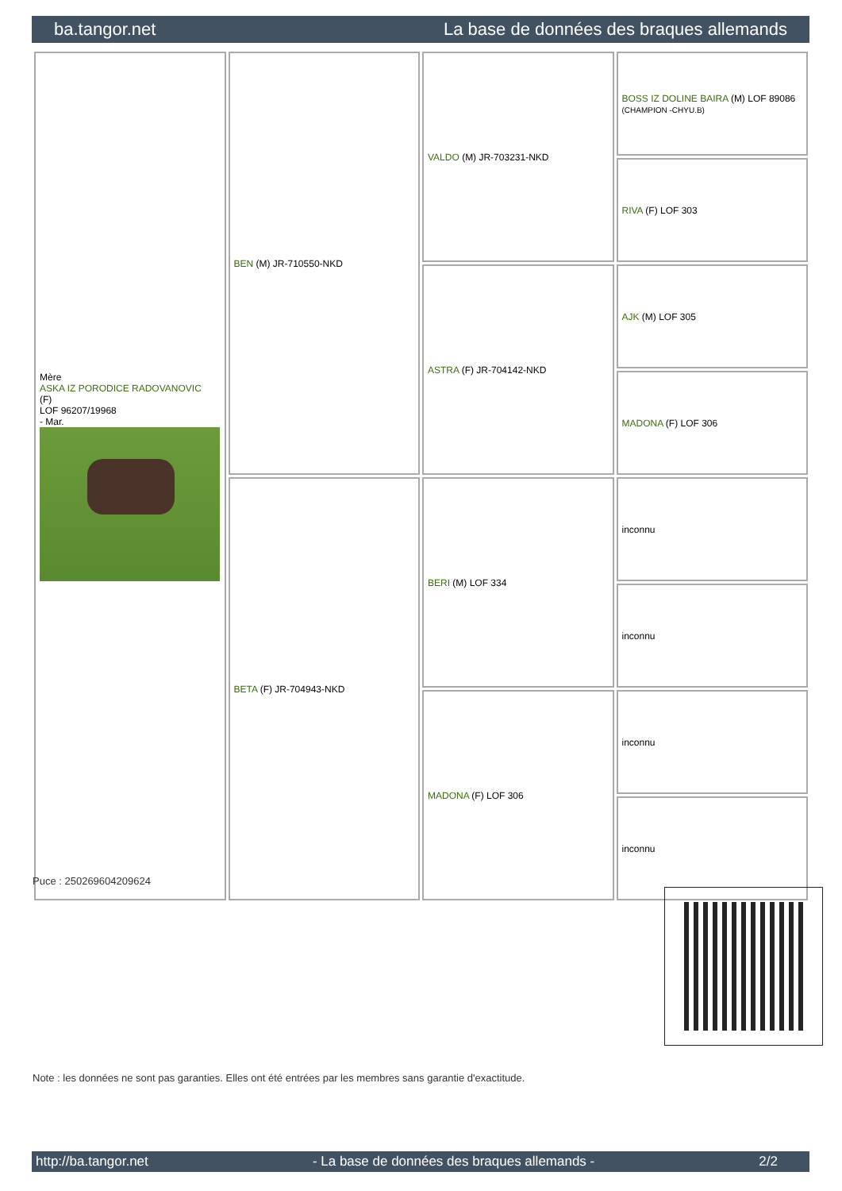ba.tangor.net La base de données des braques allemands
| Mère ASKA IZ PORODICE RADOVANOVIC (F) LOF 96207/19968 - Mar. | BEN (M) JR-710550-NKD | VALDO (M) JR-703231-NKD | BOSS IZ DOLINE BAIRA (M) LOF 89086 (CHAMPION -CHYU.B) |
| | | | RIVA (F) LOF 303 |
| | | ASTRA (F) JR-704142-NKD | AJK (M) LOF 305 |
| | | | MADONA (F) LOF 306 |
| | BETA (F) JR-704943-NKD | BERI (M) LOF 334 | inconnu |
| | | | inconnu |
| | | MADONA (F) LOF 306 | inconnu |
| | | | inconnu |
Puce : 250269604209624
Note : les données ne sont pas garanties. Elles ont été entrées par les membres sans garantie d'exactitude.
http://ba.tangor.net - La base de données des braques allemands - 2/2